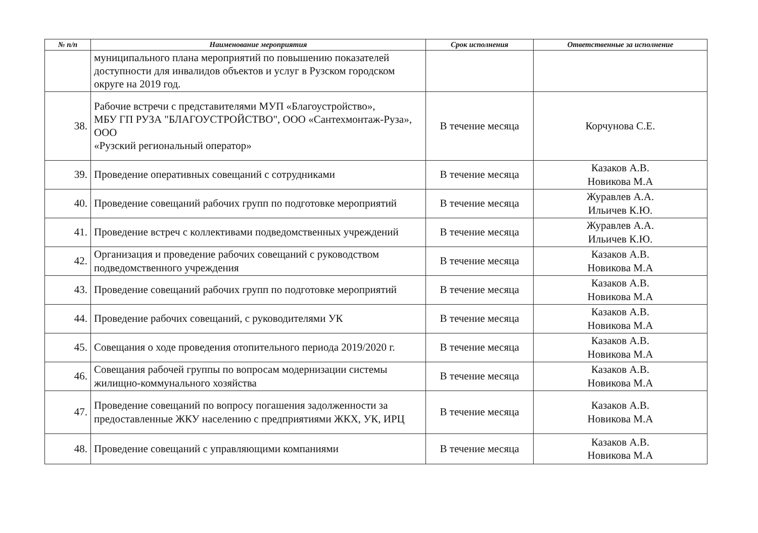| № п/п | Наименование мероприятия | Срок исполнения | Ответственные за исполнение |
| --- | --- | --- | --- |
| | муниципального плана мероприятий по повышению показателей доступности для инвалидов объектов и услуг в Рузском городском округе на 2019 год. | | |
| 38. | Рабочие встречи с представителями МУП «Благоустройство», МБУ ГП РУЗА "БЛАГОУСТРОЙСТВО", ООО «Сантехмонтаж-Руза», ООО «Рузский региональный оператор» | В течение месяца | Корчунова С.Е. |
| 39. | Проведение оперативных совещаний с сотрудниками | В течение месяца | Казаков А.В. Новикова М.А |
| 40. | Проведение совещаний рабочих групп по подготовке мероприятий | В течение месяца | Журавлев А.А. Ильичев К.Ю. |
| 41. | Проведение встреч с коллективами подведомственных учреждений | В течение месяца | Журавлев А.А. Ильичев К.Ю. |
| 42. | Организация и проведение рабочих совещаний с руководством подведомственного учреждения | В течение месяца | Казаков А.В. Новикова М.А |
| 43. | Проведение совещаний рабочих групп по подготовке мероприятий | В течение месяца | Казаков А.В. Новикова М.А |
| 44. | Проведение рабочих совещаний, с руководителями УК | В течение месяца | Казаков А.В. Новикова М.А |
| 45. | Совещания о ходе проведения отопительного периода 2019/2020 г. | В течение месяца | Казаков А.В. Новикова М.А |
| 46. | Совещания рабочей группы по вопросам модернизации системы жилищно-коммунального хозяйства | В течение месяца | Казаков А.В. Новикова М.А |
| 47. | Проведение совещаний по вопросу погашения задолженности за предоставленные ЖКУ населению с предприятиями ЖКХ, УК, ИРЦ | В течение месяца | Казаков А.В. Новикова М.А |
| 48. | Проведение совещаний с управляющими компаниями | В течение месяца | Казаков А.В. Новикова М.А |